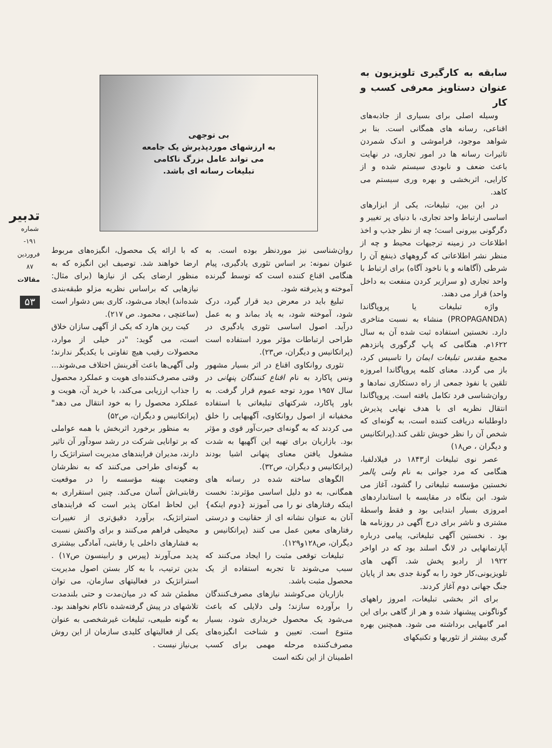سابقه به کارگیری تلویزیون به عنوان دستاویز معرفی کسب و کار
وسیله اصلی برای بسیاری از جاذبه‌های اقناعی، رسانه های همگانی است. بنا بر شواهد موجود، فراموشی و اندک شمردن تاثیرات رسانه ها در امور تجاری، در نهایت باعث ضعف و نابودی سیستم شده و از کارایی، اثربخشی و بهره وری سیستم می کاهد.
در این بین، تبلیغات، یکی از ابزارهای اساسی ارتباط واحد تجاری، با دنیای پر تغییر و دگرگونی بیرونی است؛ چه از نظر جذب و اخذ اطلاعات در زمینه ترجیهات محیط و چه از منظر نشر اطلاعاتی که گروههای ذینفع آن را شرطی (آگاهانه و یا ناخود آگاه) برای ارتباط با واحد تجاری (و سرازیر کردن منفعت به داخل واحد) قرار می دهند.
واژه تبلیغات یا پروپاگاندا (PROPAGANDA) منشاء به نسبت متاخری دارد. نخستین استفاده ثبت شده آن به سال ۱۶۲۲م. هنگامی که پاپ گرگوری پانزدهم مجمع مقدس تبلیغات ایمان را تاسیس کرد، باز می گردد. معنای کلمه پروپاگاندا امروزه تلقین یا نفوذ جمعی از راه دستکاری نمادها و روان‌شناسی فرد تکامل یافته است. پروپاگاندا انتقال نظریه ای با هدف نهایی پذیرش داوطلبانه دریافت کننده است، به گونه‌ای که شخص آن را نظر خویش تلقی کند.(پراتکانیس و دیگران ، ص۱۸)
عصر نوی تبلیغات از۱۸۴۳ در فیلادلفیا، هنگامی که مرد جوانی به نام ولنی پالمر نخستین مؤسسه تبلیغاتی را گشود، آغاز می شود. این بنگاه در مقایسه با استانداردهای امروزی بسیار ابتدایی بود و فقط واسطهٔ مشتری و ناشر برای درج آگهی در روزنامه ها بود . نخستین آگهی تبلیغاتی، پیامی درباره آپارتمانهایی در لانگ اسلند بود که در اواخر ۱۹۲۲ از رادیو پخش شد. آگهی های تلویزیونی،کار خود را به گونهٔ جدی بعد از پایان جنگ جهانی دوم آغاز کردند.
برای اثر بخشی تبلیغات، امروز راههای گوناگونی پیشنهاد شده و هر از گاهی برای این امر گامهایی برداشته می شود. همچنین بهره گیری بیشتر از تئوریها و تکنیکهای
بی توجهی
به ارزشهای موردپذیرش یک جامعه
می تواند عامل بزرگ ناکامی
تبلیغات رسانه ای باشد.
روان‌شناسی نیز موردنظر بوده است. به عنوان نمونه: بر اساس تئوری یادگیری، پیام هنگامی اقناع کننده است که توسط گیرنده آموخته و پذیرفته شود.
تبلیغ باید در معرض دید قرار گیرد، درک شود، آموخته شود، به یاد بماند و به عمل درآید. اصول اساسی تئوری یادگیری در طراحی ارتباطات مؤثر مورد استفاده است (پراتکانیس و دیگران، ص۲۳).
تئوری روانکاوی اقناع در اثر بسیار مشهور ونس پاکارد به نام اقناع کنندگان پنهانی در سال ۱۹۵۷ مورد توجه عموم قرار گرفت. به باور پاکارد، شرکتهای تبلیغاتی با استفاده مخفیانه از اصول روانکاوی، آگهیهایی را خلق می کردند که به گونه‌ای حیرت‌آور قوی و مؤثر بود. بازاریان برای تهیه این آگهیها به شدت مشغول یافتن معنای پنهانی اشیا بودند (پراتکانیس و دیگران، ص۳۲).
الگوهای ساخته شده در رسانه های همگانی، به دو دلیل اساسی مؤثرند: نخست اینکه رفتارهای نو را می آموزند {دوم اینکه} آنان به عنوان نشانه ای از حقانیت و درستی رفتارهای معین عمل می کنند (پراتکانیس و دیگران، ص۱۲۸و۱۲۹).
تبلیغات توقعی مثبت را ایجاد می‌کنند که سبب می‌شوند تا تجربه استفاده از یک محصول مثبت باشد.
بازاریان می‌کوشند نیازهای مصرف‌کنندگان را برآورده سازند؛ ولی دلایلی که باعث می‌شود یک محصول خریداری شود، بسیار متنوع است. تعیین و شناخت انگیزه‌های مصرف‌کننده مرحله مهمی برای کسب اطمینان از این نکته است
که با ارائه یک محصول، انگیزه‌های مربوط ارضا خواهند شد. توصیف این انگیزه که به منظور ارضای یکی از نیازها (برای مثال: نیازهایی که براساس نظریه مزلو طبقه‌بندی شده‌اند) ایجاد می‌شود، کاری بس دشوار است (ساعتچی ، محمود. ص ۲۱۷).
کیت رین هارد که یکی از آگهی سازان خلاق است، می گوید: "در خیلی از موارد، محصولات رقیب هیچ تفاوتی با یکدیگر ندارند؛ ولی آگهی‌ها باعث آفرینش اختلاف می‌شوند... وقتی مصرف‌کننده‌ای هویت و عملکرد محصول را جذاب ارزیابی می‌کند، با خرید آن، هویت و عملکرد محصول را به خود انتقال می دهد" (پراتکانیس و دیگران، ص۵۲)
به منظور برخورد اثربخش با همه عواملی که بر توانایی شرکت در رشد سودآور آن تاثیر دارند، مدیران فرایندهای مدیریت استراتژیک را به گونه‌ای طراحی می‌کنند که به نظرشان وضعیت بهینه مؤسسه را در موقعیت رقابتی‌اش آسان می‌کند. چنین استقراری به این لحاظ امکان پذیر است که فرایندهای استراتژیک، برآورد دقیق‌تری از تغییرات محیطی فراهم می‌کنند و برای واکنش نسبت به فشارهای داخلی یا رقابتی، آمادگی بیشتری پدید می‌آورند (پیرس و رابینسون ص۱۷) . بدین ترتیب، با به کار بستن اصول مدیریت استراتژیک در فعالیتهای سازمان، می توان مطمئن شد که در میان‌مدت و حتی بلندمدت تلاشهای در پیش گرفته‌شده ناکام نخواهند بود. به گونه طبیعی، تبلیغات غیرشخصی به عنوان یکی از فعالیتهای کلیدی سازمان از این روش بی‌نیاز نیست .
تدبیر
شماره ۱۹۱- فروردین ۸۷
مقالات
۵۳